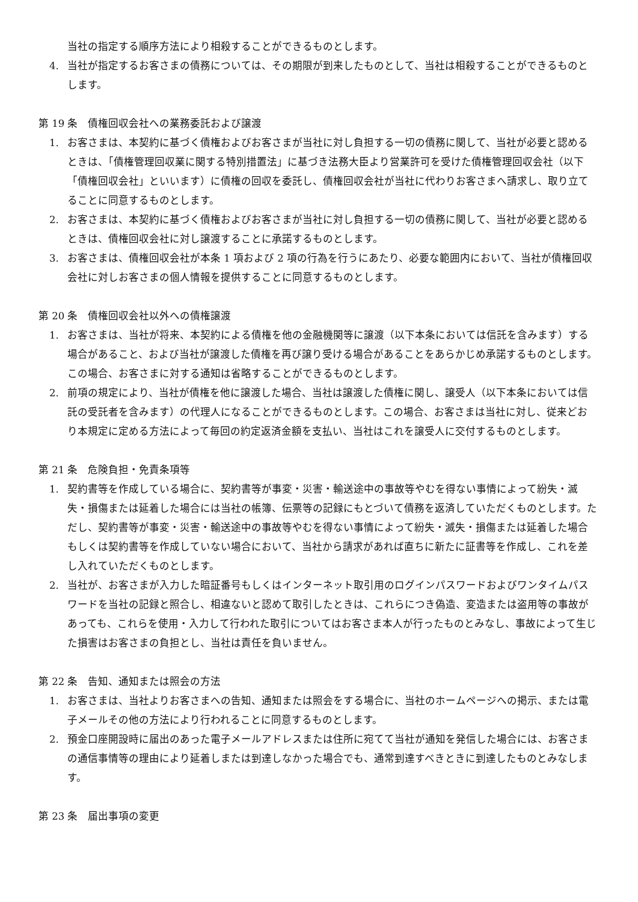当社の指定する順序方法により相殺することができるものとします。
4. 当社が指定するお客さまの債務については、その期限が到来したものとして、当社は相殺することができるものとします。
第 19 条　債権回収会社への業務委託および譲渡
1. お客さまは、本契約に基づく債権およびお客さまが当社に対し負担する一切の債務に関して、当社が必要と認めるときは、「債権管理回収業に関する特別措置法」に基づき法務大臣より営業許可を受けた債権管理回収会社（以下「債権回収会社」といいます）に債権の回収を委託し、債権回収会社が当社に代わりお客さまへ請求し、取り立てることに同意するものとします。
2. お客さまは、本契約に基づく債権およびお客さまが当社に対し負担する一切の債務に関して、当社が必要と認めるときは、債権回収会社に対し譲渡することに承諾するものとします。
3. お客さまは、債権回収会社が本条 1 項および 2 項の行為を行うにあたり、必要な範囲内において、当社が債権回収会社に対しお客さまの個人情報を提供することに同意するものとします。
第 20 条　債権回収会社以外への債権譲渡
1. お客さまは、当社が将来、本契約による債権を他の金融機関等に譲渡（以下本条においては信託を含みます）する場合があること、および当社が譲渡した債権を再び譲り受ける場合があることをあらかじめ承諾するものとします。この場合、お客さまに対する通知は省略することができるものとします。
2. 前項の規定により、当社が債権を他に譲渡した場合、当社は譲渡した債権に関し、譲受人（以下本条においては信託の受託者を含みます）の代理人になることができるものとします。この場合、お客さまは当社に対し、従来どおり本規定に定める方法によって毎回の約定返済金額を支払い、当社はこれを譲受人に交付するものとします。
第 21 条　危険負担・免責条項等
1. 契約書等を作成している場合に、契約書等が事変・災害・輸送途中の事故等やむを得ない事情によって紛失・滅失・損傷または延着した場合には当社の帳簿、伝票等の記録にもとづいて債務を返済していただくものとします。ただし、契約書等が事変・災害・輸送途中の事故等やむを得ない事情によって紛失・滅失・損傷または延着した場合もしくは契約書等を作成していない場合において、当社から請求があれば直ちに新たに証書等を作成し、これを差し入れていただくものとします。
2. 当社が、お客さまが入力した暗証番号もしくはインターネット取引用のログインパスワードおよびワンタイムパスワードを当社の記録と照合し、相違ないと認めて取引したときは、これらにつき偽造、変造または盗用等の事故があっても、これらを使用・入力して行われた取引についてはお客さま本人が行ったものとみなし、事故によって生じた損害はお客さまの負担とし、当社は責任を負いません。
第 22 条　告知、通知または照会の方法
1. お客さまは、当社よりお客さまへの告知、通知または照会をする場合に、当社のホームページへの掲示、または電子メールその他の方法により行われることに同意するものとします。
2. 預金口座開設時に届出のあった電子メールアドレスまたは住所に宛てて当社が通知を発信した場合には、お客さまの通信事情等の理由により延着しまたは到達しなかった場合でも、通常到達すべきときに到達したものとみなします。
第 23 条　届出事項の変更